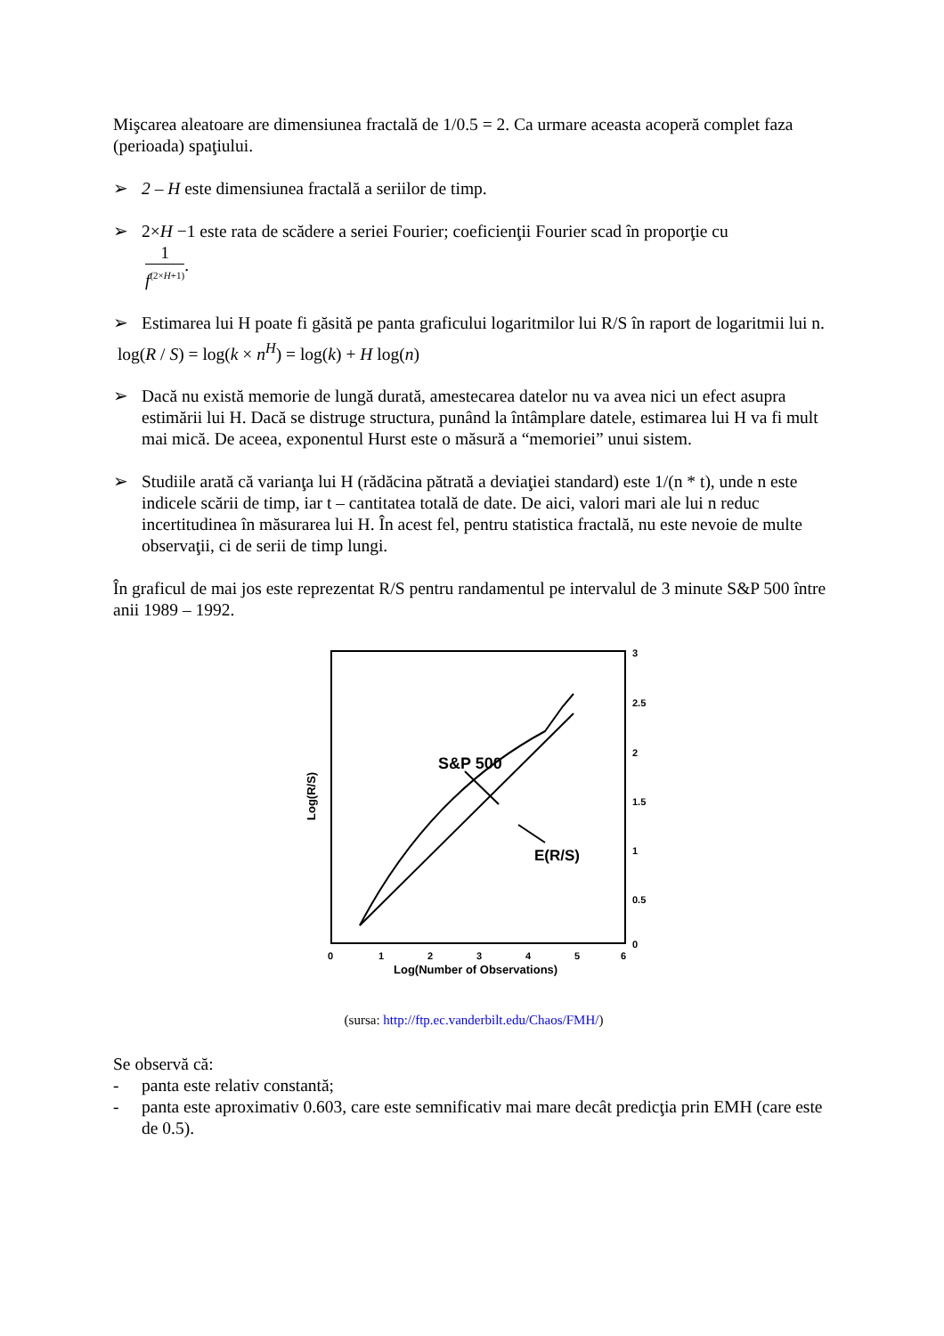Mişcarea aleatoare are dimensiunea fractală de 1/0.5 = 2. Ca urmare aceasta acoperă complet faza (perioada) spaţiului.
➢ 2 – H este dimensiunea fractală a seriilor de timp.
➢ 2×H −1 este rata de scădere a seriei Fourier; coeficienţii Fourier scad în proporţie cu
1 f<sup>(2×H+1)</sup>.
➢ Estimarea lui H poate fi găsită pe panta graficului logaritmilor lui R/S în raport de logaritmii lui n.
log(R / S) = log(k × n<sup>H</sup>) = log(k) + H log(n)
➢ Dacă nu există memorie de lungă durată, amestecarea datelor nu va avea nici un efect asupra estimării lui H. Dacă se distruge structura, punând la întâmplare datele, estimarea lui H va fi mult mai mică. De aceea, exponentul Hurst este o măsură a “memoriei” unui sistem.
➢ Studiile arată că varianţa lui H (rădăcina pătrată a deviaţiei standard) este 1/(n * t), unde n este indicele scării de timp, iar t – cantitatea totală de date. De aici, valori mari ale lui n reduc incertitudinea în măsurarea lui H. În acest fel, pentru statistica fractală, nu este nevoie de multe observaţii, ci de serii de timp lungi.
În graficul de mai jos este reprezentat R/S pentru randamentul pe intervalul de 3 minute S&P 500 între anii 1989 – 1992.
S&P 500
E(R/S)
3
2.5
2
1.5
1
0.5
0
0
1
2
3
4
5
6
Log(Number of Observations)
Log(R/S)
(sursa: http://ftp.ec.vanderbilt.edu/Chaos/FMH/)
Se observă că:
- panta este relativ constantă;
- panta este aproximativ 0.603, care este semnificativ mai mare decât predicţia prin EMH (care este de 0.5).